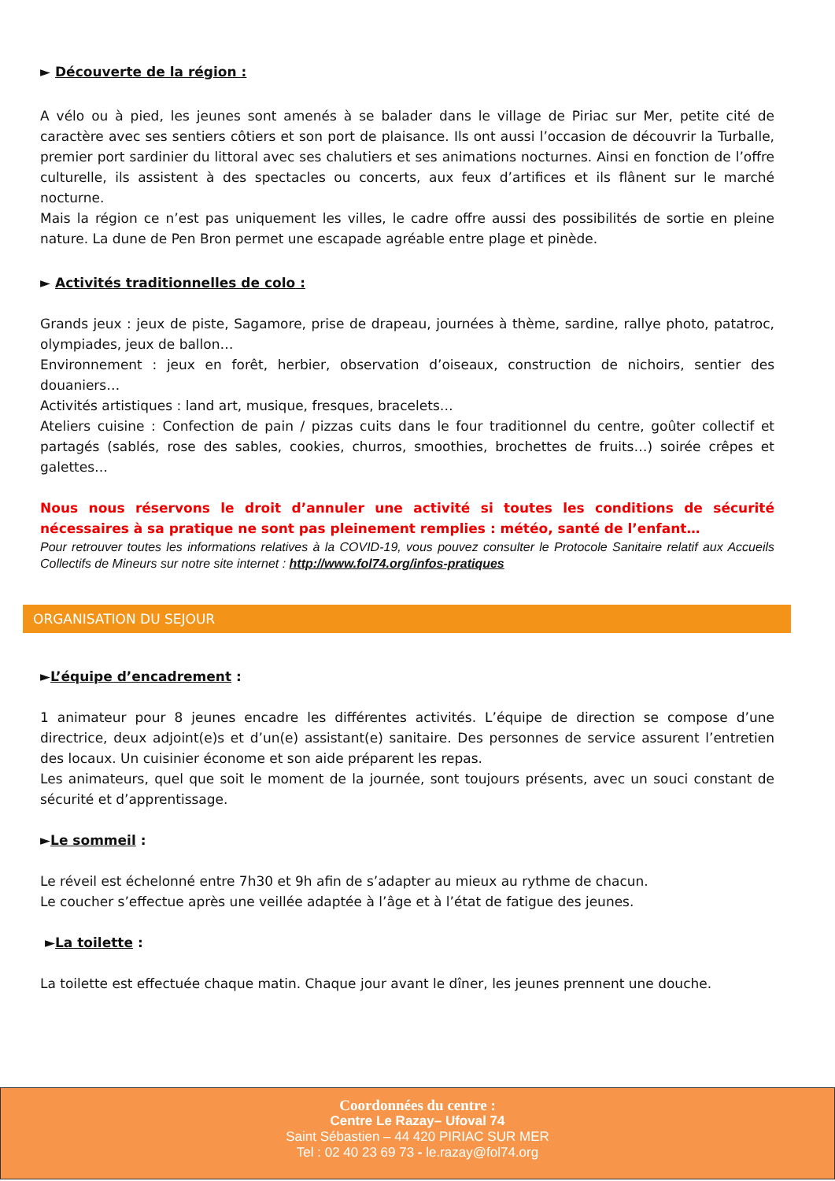► Découverte de la région :
A vélo ou à pied, les jeunes sont amenés à se balader dans le village de Piriac sur Mer, petite cité de caractère avec ses sentiers côtiers et son port de plaisance. Ils ont aussi l’occasion de découvrir la Turballe, premier port sardinier du littoral avec ses chalutiers et ses animations nocturnes. Ainsi en fonction de l’offre culturelle, ils assistent à des spectacles ou concerts, aux feux d’artifices et ils flânent sur le marché nocturne.
Mais la région ce n’est pas uniquement les villes, le cadre offre aussi des possibilités de sortie en pleine nature. La dune de Pen Bron permet une escapade agréable entre plage et pinède.
► Activités traditionnelles de colo :
Grands jeux : jeux de piste, Sagamore, prise de drapeau, journées à thème, sardine, rallye photo, patatroc, olympiades, jeux de ballon…
Environnement : jeux en forêt, herbier, observation d’oiseaux, construction de nichoirs, sentier des douaniers…
Activités artistiques : land art, musique, fresques, bracelets…
Ateliers cuisine : Confection de pain / pizzas cuits dans le four traditionnel du centre, goûter collectif et partagés (sablés, rose des sables, cookies, churros, smoothies, brochettes de fruits…) soirée crêpes et galettes…
Nous nous réservons le droit d’annuler une activité si toutes les conditions de sécurité nécessaires à sa pratique ne sont pas pleinement remplies : météo, santé de l’enfant…
Pour retrouver toutes les informations relatives à la COVID-19, vous pouvez consulter le Protocole Sanitaire relatif aux Accueils Collectifs de Mineurs sur notre site internet : http://www.fol74.org/infos-pratiques
ORGANISATION DU SEJOUR
►L’équipe d’encadrement :
1 animateur pour 8 jeunes encadre les différentes activités. L’équipe de direction se compose d’une directrice, deux adjoint(e)s et d’un(e) assistant(e) sanitaire. Des personnes de service assurent l’entretien des locaux. Un cuisinier économe et son aide préparent les repas.
Les animateurs, quel que soit le moment de la journée, sont toujours présents, avec un souci constant de sécurité et d’apprentissage.
►Le sommeil :
Le réveil est échelonné entre 7h30 et 9h afin de s’adapter au mieux au rythme de chacun.
Le coucher s’effectue après une veillée adaptée à l’âge et à l’état de fatigue des jeunes.
►La toilette :
La toilette est effectuée chaque matin. Chaque jour avant le dîner, les jeunes prennent une douche.
Coordonnées du centre :
Centre Le Razay– Ufoval 74
Saint Sébastien – 44 420 PIRIAC SUR MER
Tel : 02 40 23 69 73 - le.razay@fol74.org